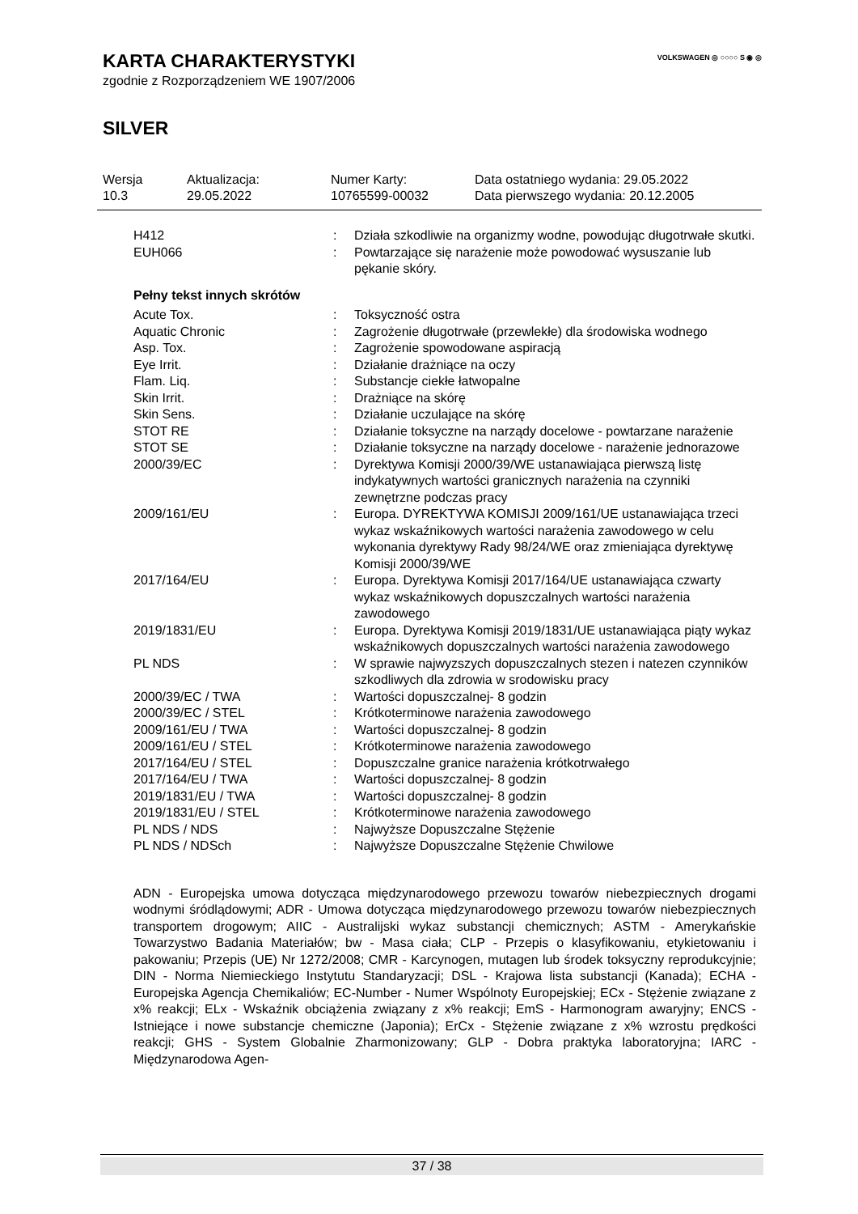VOLKSWAGEN ◎ ○○○○ S ◉ ◎
KARTA CHARAKTERYSTYKI
zgodnie z Rozporządzeniem WE 1907/2006
SILVER
| Wersja 10.3 | Aktualizacja: 29.05.2022 | Numer Karty: 10765599-00032 | Data ostatniego wydania: 29.05.2022 Data pierwszego wydania: 20.12.2005 |
| H412 | : | Działa szkodliwie na organizmy wodne, powodując długotrwałe skutki. |
| EUH066 | : | Powtarzające się narażenie może powodować wysuszanie lub pękanie skóry. |
Pełny tekst innych skrótów
| Acute Tox. | : | Toksyczność ostra |
| Aquatic Chronic | : | Zagrożenie długotrwałe (przewlekłe) dla środowiska wodnego |
| Asp. Tox. | : | Zagrożenie spowodowane aspiracją |
| Eye Irrit. | : | Działanie drażniące na oczy |
| Flam. Liq. | : | Substancje ciekłe łatwopalne |
| Skin Irrit. | : | Drażniące na skórę |
| Skin Sens. | : | Działanie uczulające na skórę |
| STOT RE | : | Działanie toksyczne na narządy docelowe - powtarzane narażenie |
| STOT SE | : | Działanie toksyczne na narządy docelowe - narażenie jednorazowe |
| 2000/39/EC | : | Dyrektywa Komisji 2000/39/WE ustanawiająca pierwszą listę indykatywnych wartości granicznych narażenia na czynniki zewnętrzne podczas pracy |
| 2009/161/EU | : | Europa. DYREKTYWA KOMISJI 2009/161/UE ustanawiająca trzeci wykaz wskaźnikowych wartości narażenia zawodowego w celu wykonania dyrektywy Rady 98/24/WE oraz zmieniająca dyrektywę Komisji 2000/39/WE |
| 2017/164/EU | : | Europa. Dyrektywa Komisji 2017/164/UE ustanawiająca czwarty wykaz wskaźnikowych dopuszczalnych wartości narażenia zawodowego |
| 2019/1831/EU | : | Europa. Dyrektywa Komisji 2019/1831/UE ustanawiająca piąty wykaz wskaźnikowych dopuszczalnych wartości narażenia zawodowego |
| PL NDS | : | W sprawie najwyzszych dopuszczalnych stezen i natezen czynników szkodliwych dla zdrowia w srodowisku pracy |
| 2000/39/EC / TWA | : | Wartości dopuszczalnej- 8 godzin |
| 2000/39/EC / STEL | : | Krótkoterminowe narażenia zawodowego |
| 2009/161/EU / TWA | : | Wartości dopuszczalnej- 8 godzin |
| 2009/161/EU / STEL | : | Krótkoterminowe narażenia zawodowego |
| 2017/164/EU / STEL | : | Dopuszczalne granice narażenia krótkotrwałego |
| 2017/164/EU / TWA | : | Wartości dopuszczalnej- 8 godzin |
| 2019/1831/EU / TWA | : | Wartości dopuszczalnej- 8 godzin |
| 2019/1831/EU / STEL | : | Krótkoterminowe narażenia zawodowego |
| PL NDS / NDS | : | Najwyższe Dopuszczalne Stężenie |
| PL NDS / NDSch | : | Najwyższe Dopuszczalne Stężenie Chwilowe |
ADN - Europejska umowa dotycząca międzynarodowego przewozu towarów niebezpiecznych drogami wodnymi śródlądowymi; ADR - Umowa dotycząca międzynarodowego przewozu towarów niebezpiecznych transportem drogowym; AIIC - Australijski wykaz substancji chemicznych; ASTM - Amerykańskie Towarzystwo Badania Materiałów; bw - Masa ciała; CLP - Przepis o klasyfikowaniu, etykietowaniu i pakowaniu; Przepis (UE) Nr 1272/2008; CMR - Karcynogen, mutagen lub środek toksyczny reprodukcyjnie; DIN - Norma Niemieckiego Instytutu Standaryzacji; DSL - Krajowa lista substancji (Kanada); ECHA - Europejska Agencja Chemikaliów; EC-Number - Numer Wspólnoty Europejskiej; ECx - Stężenie związane z x% reakcji; ELx - Wskaźnik obciążenia związany z x% reakcji; EmS - Harmonogram awaryjny; ENCS - Istniejące i nowe substancje chemiczne (Japonia); ErCx - Stężenie związane z x% wzrostu prędkości reakcji; GHS - System Globalnie Zharmonizowany; GLP - Dobra praktyka laboratoryjna; IARC - Międzynarodowa Agen-
37 / 38